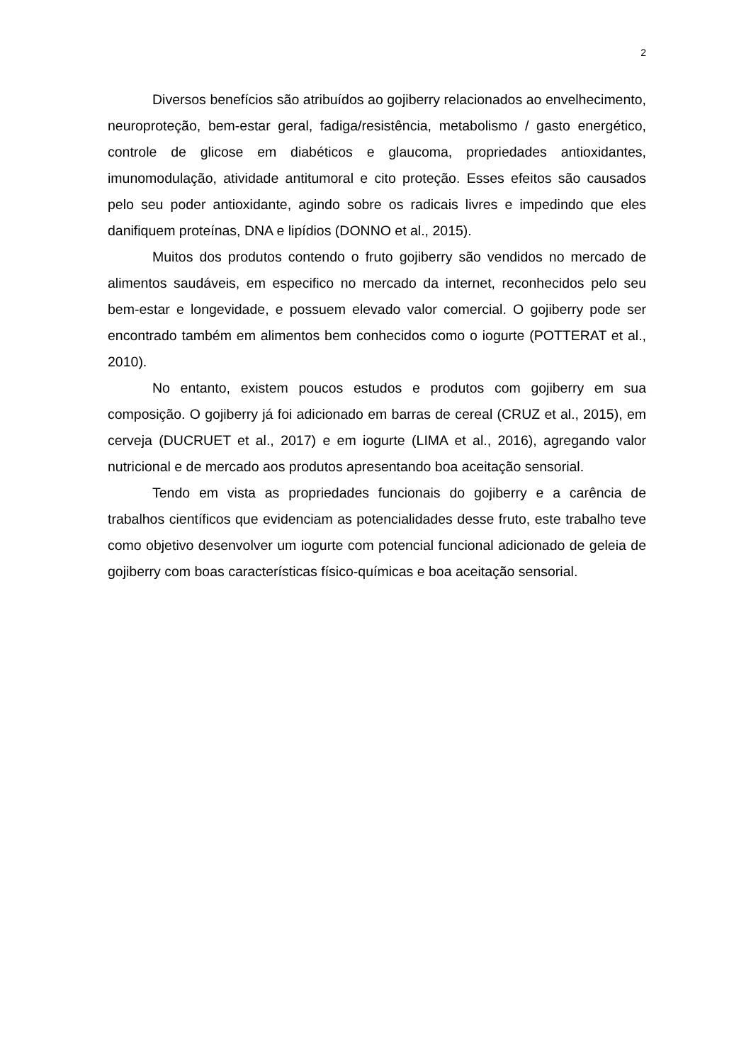2
Diversos benefícios são atribuídos ao gojiberry relacionados ao envelhecimento, neuroproteção, bem-estar geral, fadiga/resistência, metabolismo / gasto energético, controle de glicose em diabéticos e glaucoma, propriedades antioxidantes, imunomodulação, atividade antitumoral e cito proteção. Esses efeitos são causados pelo seu poder antioxidante, agindo sobre os radicais livres e impedindo que eles danifiquem proteínas, DNA e lipídios (DONNO et al., 2015).
Muitos dos produtos contendo o fruto gojiberry são vendidos no mercado de alimentos saudáveis, em especifico no mercado da internet, reconhecidos pelo seu bem-estar e longevidade, e possuem elevado valor comercial. O gojiberry pode ser encontrado também em alimentos bem conhecidos como o iogurte (POTTERAT et al., 2010).
No entanto, existem poucos estudos e produtos com gojiberry em sua composição. O gojiberry já foi adicionado em barras de cereal (CRUZ et al., 2015), em cerveja (DUCRUET et al., 2017) e em iogurte (LIMA et al., 2016), agregando valor nutricional e de mercado aos produtos apresentando boa aceitação sensorial.
Tendo em vista as propriedades funcionais do gojiberry e a carência de trabalhos científicos que evidenciam as potencialidades desse fruto, este trabalho teve como objetivo desenvolver um iogurte com potencial funcional adicionado de geleia de gojiberry com boas características físico-químicas e boa aceitação sensorial.